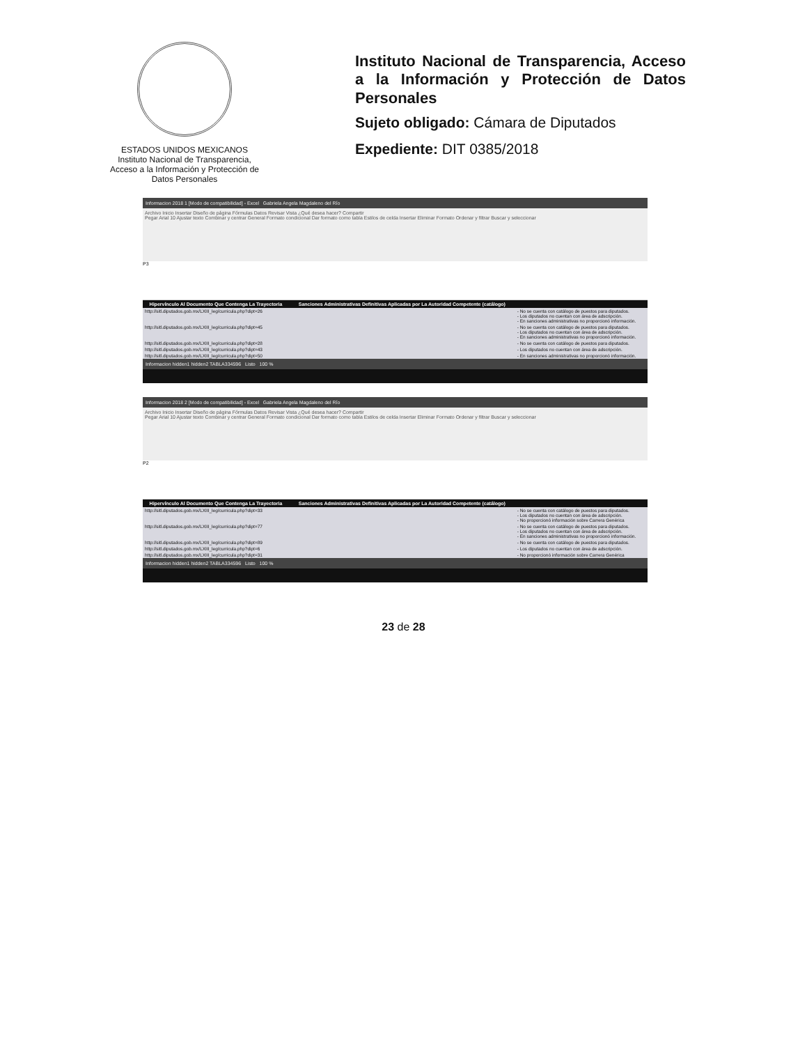ESTADOS UNIDOS MEXICANOS
Instituto Nacional de Transparencia, Acceso a la Información y Protección de Datos Personales
Instituto Nacional de Transparencia, Acceso a la Información y Protección de Datos Personales
Sujeto obligado: Cámara de Diputados
Expediente: DIT 0385/2018
Informacion 2018 1 [Modo de compatibilidad] - Excel Gabriela Angela Magdaleno del Río
Archivo Inicio Insertar Diseño de página Fórmulas Datos Revisar Vista ¿Qué desea hacer? Compartir
Pegar Arial 10 Ajustar texto Combinar y centrar General Formato condicional Dar formato como tabla Estilos de celda Insertar Eliminar Formato Ordenar y filtrar Buscar y seleccionar
P3
| Hipervínculo Al Documento Que Contenga La Trayectoria | Sanciones Administrativas Definitivas Aplicadas por La Autoridad Competente (catálogo) | |
| --- | --- | --- |
| http://sitl.diputados.gob.mx/LXIII_leg/curricula.php?dipt=26 | | - No se cuenta con catálogo de puestos para diputados. - Los diputados no cuentan con área de adscripción. - En sanciones administrativas no proporcionó información. |
| http://sitl.diputados.gob.mx/LXIII_leg/curricula.php?dipt=45 | | - No se cuenta con catálogo de puestos para diputados. - Los diputados no cuentan con área de adscripción. - En sanciones administrativas no proporcionó información. |
| http://sitl.diputados.gob.mx/LXIII_leg/curricula.php?dipt=28 | | - No se cuenta con catálogo de puestos para diputados. |
| http://sitl.diputados.gob.mx/LXIII_leg/curricula.php?dipt=43 | | - Los diputados no cuentan con área de adscripción. |
| http://sitl.diputados.gob.mx/LXIII_leg/curricula.php?dipt=50 | | - En sanciones administrativas no proporcionó información. |
Informacion hidden1 hidden2 TABLA334596 Listo 100 %
Informacion 2018 2 [Modo de compatibilidad] - Excel Gabriela Angela Magdaleno del Río
Archivo Inicio Insertar Diseño de página Fórmulas Datos Revisar Vista ¿Qué desea hacer? Compartir
Pegar Arial 10 Ajustar texto Combinar y centrar General Formato condicional Dar formato como tabla Estilos de celda Insertar Eliminar Formato Ordenar y filtrar Buscar y seleccionar
P2
| Hipervínculo Al Documento Que Contenga La Trayectoria | Sanciones Administrativas Definitivas Aplicadas por La Autoridad Competente (catálogo) | |
| --- | --- | --- |
| http://sitl.diputados.gob.mx/LXIII_leg/curricula.php?dipt=33 | | - No se cuenta con catálogo de puestos para diputados. - Los diputados no cuentan con área de adscripción. - No proporcionó información sobre Carrera Genérica |
| http://sitl.diputados.gob.mx/LXIII_leg/curricula.php?dipt=77 | | - No se cuenta con catálogo de puestos para diputados. - Los diputados no cuentan con área de adscripción. - En sanciones administrativas no proporcionó información. |
| http://sitl.diputados.gob.mx/LXIII_leg/curricula.php?dipt=89 | | - No se cuenta con catálogo de puestos para diputados. |
| http://sitl.diputados.gob.mx/LXIII_leg/curricula.php?dipt=6 | | - Los diputados no cuentan con área de adscripción. |
| http://sitl.diputados.gob.mx/LXIII_leg/curricula.php?dipt=31 | | - No proporcionó información sobre Carrera Genérica |
Informacion hidden1 hidden2 TABLA334596 Listo 100 %
23 de 28